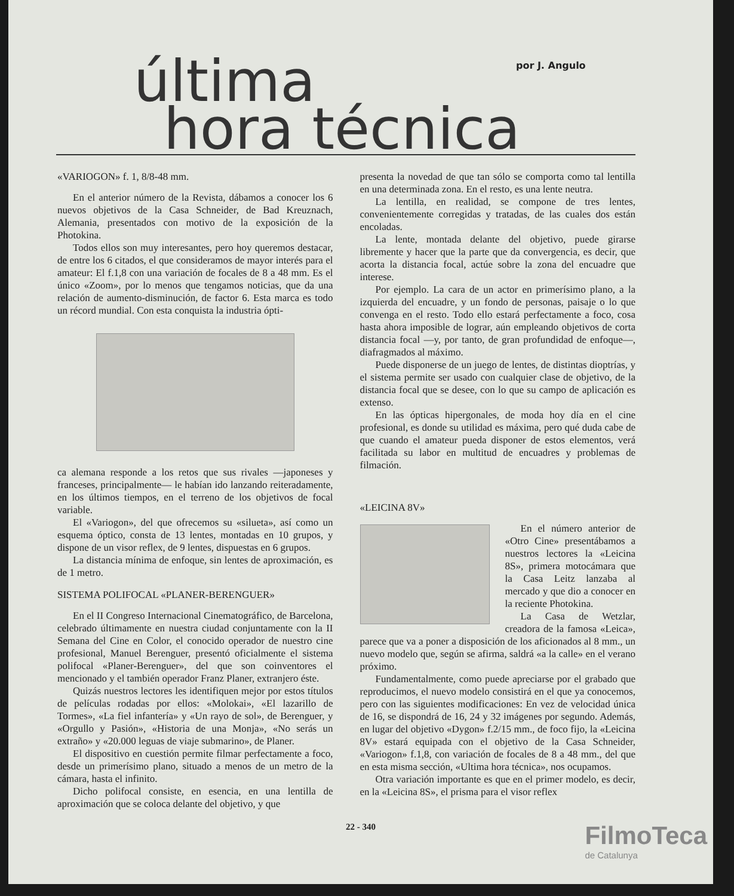última por J. Angulo
hora técnica
«VARIOGON» f. 1, 8/8-48 mm.
En el anterior número de la Revista, dábamos a conocer los 6 nuevos objetivos de la Casa Schneider, de Bad Kreuznach, Alemania, presentados con motivo de la exposición de la Photokina.
Todos ellos son muy interesantes, pero hoy queremos destacar, de entre los 6 citados, el que consideramos de mayor interés para el amateur: El f.1,8 con una variación de focales de 8 a 48 mm. Es el único «Zoom», por lo menos que tengamos noticias, que da una relación de aumento-disminución, de factor 6. Esta marca es todo un récord mundial. Con esta conquista la industria ópti-
ca alemana responde a los retos que sus rivales —japoneses y franceses, principalmente— le habían ido lanzando reiteradamente, en los últimos tiempos, en el terreno de los objetivos de focal variable.
El «Variogon», del que ofrecemos su «silueta», así como un esquema óptico, consta de 13 lentes, montadas en 10 grupos, y dispone de un visor reflex, de 9 lentes, dispuestas en 6 grupos.
La distancia mínima de enfoque, sin lentes de aproximación, es de 1 metro.
SISTEMA POLIFOCAL «PLANER-BERENGUER»
En el II Congreso Internacional Cinematográfico, de Barcelona, celebrado últimamente en nuestra ciudad conjuntamente con la II Semana del Cine en Color, el conocido operador de nuestro cine profesional, Manuel Berenguer, presentó oficialmente el sistema polifocal «Planer-Berenguer», del que son coinventores el mencionado y el también operador Franz Planer, extranjero éste.
Quizás nuestros lectores les identifiquen mejor por estos títulos de películas rodadas por ellos: «Molokai», «El lazarillo de Tormes», «La fiel infantería» y «Un rayo de sol», de Berenguer, y «Orgullo y Pasión», «Historia de una Monja», «No serás un extraño» y «20.000 leguas de viaje submarino», de Planer.
El dispositivo en cuestión permite filmar perfectamente a foco, desde un primerísimo plano, situado a menos de un metro de la cámara, hasta el infinito.
Dicho polifocal consiste, en esencia, en una lentilla de aproximación que se coloca delante del objetivo, y que
presenta la novedad de que tan sólo se comporta como tal lentilla en una determinada zona. En el resto, es una lente neutra.
La lentilla, en realidad, se compone de tres lentes, convenientemente corregidas y tratadas, de las cuales dos están encoladas.
La lente, montada delante del objetivo, puede girarse libremente y hacer que la parte que da convergencia, es decir, que acorta la distancia focal, actúe sobre la zona del encuadre que interese.
Por ejemplo. La cara de un actor en primerísimo plano, a la izquierda del encuadre, y un fondo de personas, paisaje o lo que convenga en el resto. Todo ello estará perfectamente a foco, cosa hasta ahora imposible de lograr, aún empleando objetivos de corta distancia focal —y, por tanto, de gran profundidad de enfoque—, diafragmados al máximo.
Puede disponerse de un juego de lentes, de distintas dioptrías, y el sistema permite ser usado con cualquier clase de objetivo, de la distancia focal que se desee, con lo que su campo de aplicación es extenso.
En las ópticas hipergonales, de moda hoy día en el cine profesional, es donde su utilidad es máxima, pero qué duda cabe de que cuando el amateur pueda disponer de estos elementos, verá facilitada su labor en multitud de encuadres y problemas de filmación.
«LEICINA 8V»
En el número anterior de «Otro Cine» presentábamos a nuestros lectores la «Leicina 8S», primera motocámara que la Casa Leitz lanzaba al mercado y que dio a conocer en la reciente Photokina.
La Casa de Wetzlar, creadora de la famosa «Leica», parece que va a poner a disposición de los aficionados al 8 mm., un nuevo modelo que, según se afirma, saldrá «a la calle» en el verano próximo.
Fundamentalmente, como puede apreciarse por el grabado que reproducimos, el nuevo modelo consistirá en el que ya conocemos, pero con las siguientes modificaciones: En vez de velocidad única de 16, se dispondrá de 16, 24 y 32 imágenes por segundo. Además, en lugar del objetivo «Dygon» f.2/15 mm., de foco fijo, la «Leicina 8V» estará equipada con el objetivo de la Casa Schneider, «Variogon» f.1,8, con variación de focales de 8 a 48 mm., del que en esta misma sección, «Ultima hora técnica», nos ocupamos.
Otra variación importante es que en el primer modelo, es decir, en la «Leicina 8S», el prisma para el visor reflex
22 - 340
FilmoTeca
de Catalunya